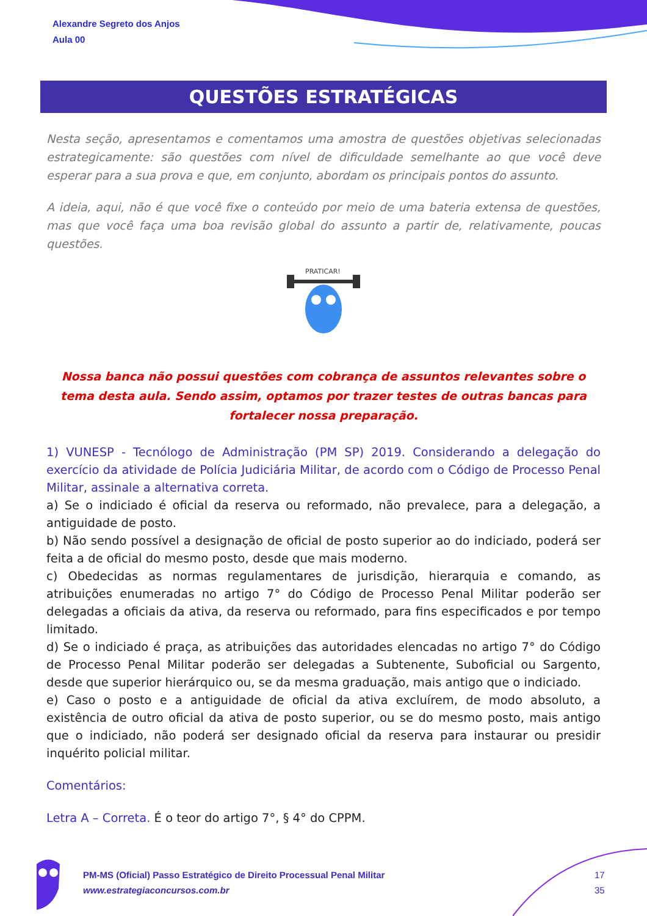Alexandre Segreto dos Anjos
Aula 00
QUESTÕES ESTRATÉGICAS
Nesta seção, apresentamos e comentamos uma amostra de questões objetivas selecionadas estrategicamente: são questões com nível de dificuldade semelhante ao que você deve esperar para a sua prova e que, em conjunto, abordam os principais pontos do assunto.
A ideia, aqui, não é que você fixe o conteúdo por meio de uma bateria extensa de questões, mas que você faça uma boa revisão global do assunto a partir de, relativamente, poucas questões.
PRATICAR!
Nossa banca não possui questões com cobrança de assuntos relevantes sobre o tema desta aula. Sendo assim, optamos por trazer testes de outras bancas para fortalecer nossa preparação.
1) VUNESP - Tecnólogo de Administração (PM SP) 2019. Considerando a delegação do exercício da atividade de Polícia Judiciária Militar, de acordo com o Código de Processo Penal Militar, assinale a alternativa correta.
a) Se o indiciado é oficial da reserva ou reformado, não prevalece, para a delegação, a antiguidade de posto.
b) Não sendo possível a designação de oficial de posto superior ao do indiciado, poderá ser feita a de oficial do mesmo posto, desde que mais moderno.
c) Obedecidas as normas regulamentares de jurisdição, hierarquia e comando, as atribuições enumeradas no artigo 7° do Código de Processo Penal Militar poderão ser delegadas a oficiais da ativa, da reserva ou reformado, para fins especificados e por tempo limitado.
d) Se o indiciado é praça, as atribuições das autoridades elencadas no artigo 7° do Código de Processo Penal Militar poderão ser delegadas a Subtenente, Suboficial ou Sargento, desde que superior hierárquico ou, se da mesma graduação, mais antigo que o indiciado.
e) Caso o posto e a antiguidade de oficial da ativa excluírem, de modo absoluto, a existência de outro oficial da ativa de posto superior, ou se do mesmo posto, mais antigo que o indiciado, não poderá ser designado oficial da reserva para instaurar ou presidir inquérito policial militar.
Comentários:
Letra A – Correta. É o teor do artigo 7°, § 4° do CPPM.
PM-MS (Oficial) Passo Estratégico de Direito Processual Penal Militar
www.estrategiaconcursos.com.br
17
35